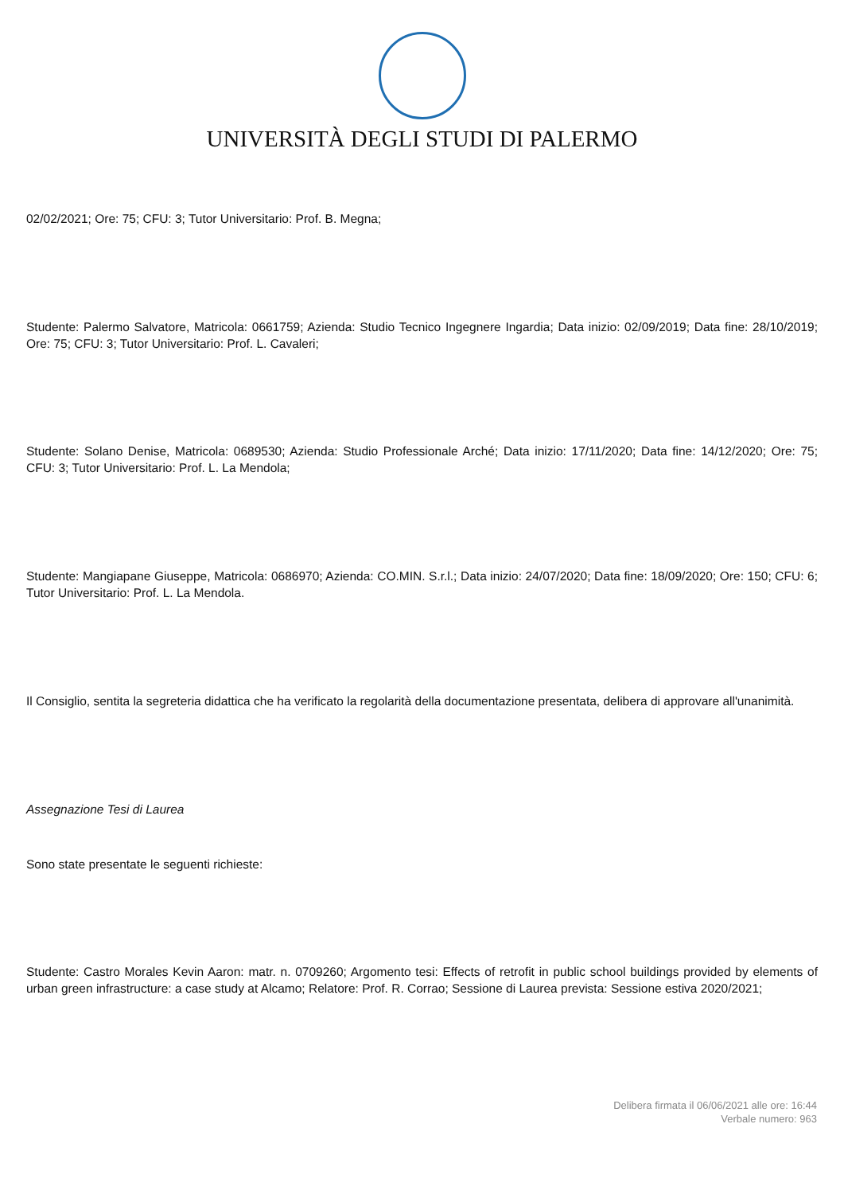UNIVERSITÀ DEGLI STUDI DI PALERMO
02/02/2021; Ore: 75; CFU: 3; Tutor Universitario: Prof. B. Megna;
Studente: Palermo Salvatore, Matricola: 0661759; Azienda: Studio Tecnico Ingegnere Ingardia; Data inizio: 02/09/2019; Data fine: 28/10/2019; Ore: 75; CFU: 3; Tutor Universitario: Prof. L. Cavaleri;
Studente: Solano Denise, Matricola: 0689530; Azienda: Studio Professionale Arché; Data inizio: 17/11/2020; Data fine: 14/12/2020; Ore: 75; CFU: 3; Tutor Universitario: Prof. L. La Mendola;
Studente: Mangiapane Giuseppe, Matricola: 0686970; Azienda: CO.MIN. S.r.l.; Data inizio: 24/07/2020; Data fine: 18/09/2020; Ore: 150; CFU: 6; Tutor Universitario: Prof. L. La Mendola.
Il Consiglio, sentita la segreteria didattica che ha verificato la regolarità della documentazione presentata, delibera di approvare all'unanimità.
Assegnazione Tesi di Laurea
Sono state presentate le seguenti richieste:
Studente: Castro Morales Kevin Aaron: matr. n. 0709260; Argomento tesi: Effects of retrofit in public school buildings provided by elements of urban green infrastructure: a case study at Alcamo; Relatore: Prof. R. Corrao; Sessione di Laurea prevista: Sessione estiva 2020/2021;
Delibera firmata il 06/06/2021 alle ore: 16:44
Verbale numero: 963